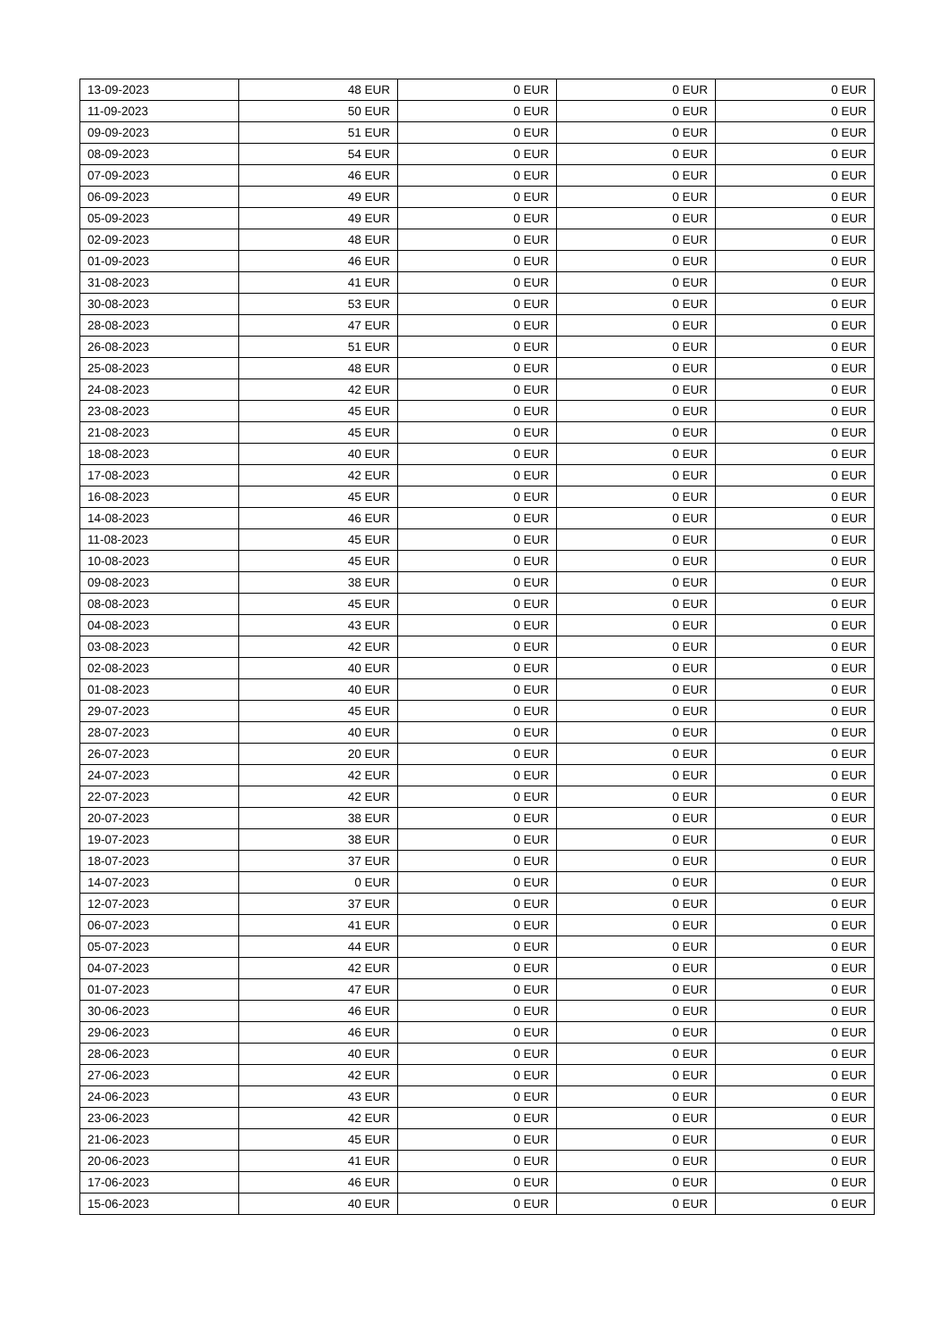| 13-09-2023 | 48 EUR | 0 EUR | 0 EUR | 0 EUR |
| 11-09-2023 | 50 EUR | 0 EUR | 0 EUR | 0 EUR |
| 09-09-2023 | 51 EUR | 0 EUR | 0 EUR | 0 EUR |
| 08-09-2023 | 54 EUR | 0 EUR | 0 EUR | 0 EUR |
| 07-09-2023 | 46 EUR | 0 EUR | 0 EUR | 0 EUR |
| 06-09-2023 | 49 EUR | 0 EUR | 0 EUR | 0 EUR |
| 05-09-2023 | 49 EUR | 0 EUR | 0 EUR | 0 EUR |
| 02-09-2023 | 48 EUR | 0 EUR | 0 EUR | 0 EUR |
| 01-09-2023 | 46 EUR | 0 EUR | 0 EUR | 0 EUR |
| 31-08-2023 | 41 EUR | 0 EUR | 0 EUR | 0 EUR |
| 30-08-2023 | 53 EUR | 0 EUR | 0 EUR | 0 EUR |
| 28-08-2023 | 47 EUR | 0 EUR | 0 EUR | 0 EUR |
| 26-08-2023 | 51 EUR | 0 EUR | 0 EUR | 0 EUR |
| 25-08-2023 | 48 EUR | 0 EUR | 0 EUR | 0 EUR |
| 24-08-2023 | 42 EUR | 0 EUR | 0 EUR | 0 EUR |
| 23-08-2023 | 45 EUR | 0 EUR | 0 EUR | 0 EUR |
| 21-08-2023 | 45 EUR | 0 EUR | 0 EUR | 0 EUR |
| 18-08-2023 | 40 EUR | 0 EUR | 0 EUR | 0 EUR |
| 17-08-2023 | 42 EUR | 0 EUR | 0 EUR | 0 EUR |
| 16-08-2023 | 45 EUR | 0 EUR | 0 EUR | 0 EUR |
| 14-08-2023 | 46 EUR | 0 EUR | 0 EUR | 0 EUR |
| 11-08-2023 | 45 EUR | 0 EUR | 0 EUR | 0 EUR |
| 10-08-2023 | 45 EUR | 0 EUR | 0 EUR | 0 EUR |
| 09-08-2023 | 38 EUR | 0 EUR | 0 EUR | 0 EUR |
| 08-08-2023 | 45 EUR | 0 EUR | 0 EUR | 0 EUR |
| 04-08-2023 | 43 EUR | 0 EUR | 0 EUR | 0 EUR |
| 03-08-2023 | 42 EUR | 0 EUR | 0 EUR | 0 EUR |
| 02-08-2023 | 40 EUR | 0 EUR | 0 EUR | 0 EUR |
| 01-08-2023 | 40 EUR | 0 EUR | 0 EUR | 0 EUR |
| 29-07-2023 | 45 EUR | 0 EUR | 0 EUR | 0 EUR |
| 28-07-2023 | 40 EUR | 0 EUR | 0 EUR | 0 EUR |
| 26-07-2023 | 20 EUR | 0 EUR | 0 EUR | 0 EUR |
| 24-07-2023 | 42 EUR | 0 EUR | 0 EUR | 0 EUR |
| 22-07-2023 | 42 EUR | 0 EUR | 0 EUR | 0 EUR |
| 20-07-2023 | 38 EUR | 0 EUR | 0 EUR | 0 EUR |
| 19-07-2023 | 38 EUR | 0 EUR | 0 EUR | 0 EUR |
| 18-07-2023 | 37 EUR | 0 EUR | 0 EUR | 0 EUR |
| 14-07-2023 | 0 EUR | 0 EUR | 0 EUR | 0 EUR |
| 12-07-2023 | 37 EUR | 0 EUR | 0 EUR | 0 EUR |
| 06-07-2023 | 41 EUR | 0 EUR | 0 EUR | 0 EUR |
| 05-07-2023 | 44 EUR | 0 EUR | 0 EUR | 0 EUR |
| 04-07-2023 | 42 EUR | 0 EUR | 0 EUR | 0 EUR |
| 01-07-2023 | 47 EUR | 0 EUR | 0 EUR | 0 EUR |
| 30-06-2023 | 46 EUR | 0 EUR | 0 EUR | 0 EUR |
| 29-06-2023 | 46 EUR | 0 EUR | 0 EUR | 0 EUR |
| 28-06-2023 | 40 EUR | 0 EUR | 0 EUR | 0 EUR |
| 27-06-2023 | 42 EUR | 0 EUR | 0 EUR | 0 EUR |
| 24-06-2023 | 43 EUR | 0 EUR | 0 EUR | 0 EUR |
| 23-06-2023 | 42 EUR | 0 EUR | 0 EUR | 0 EUR |
| 21-06-2023 | 45 EUR | 0 EUR | 0 EUR | 0 EUR |
| 20-06-2023 | 41 EUR | 0 EUR | 0 EUR | 0 EUR |
| 17-06-2023 | 46 EUR | 0 EUR | 0 EUR | 0 EUR |
| 15-06-2023 | 40 EUR | 0 EUR | 0 EUR | 0 EUR |